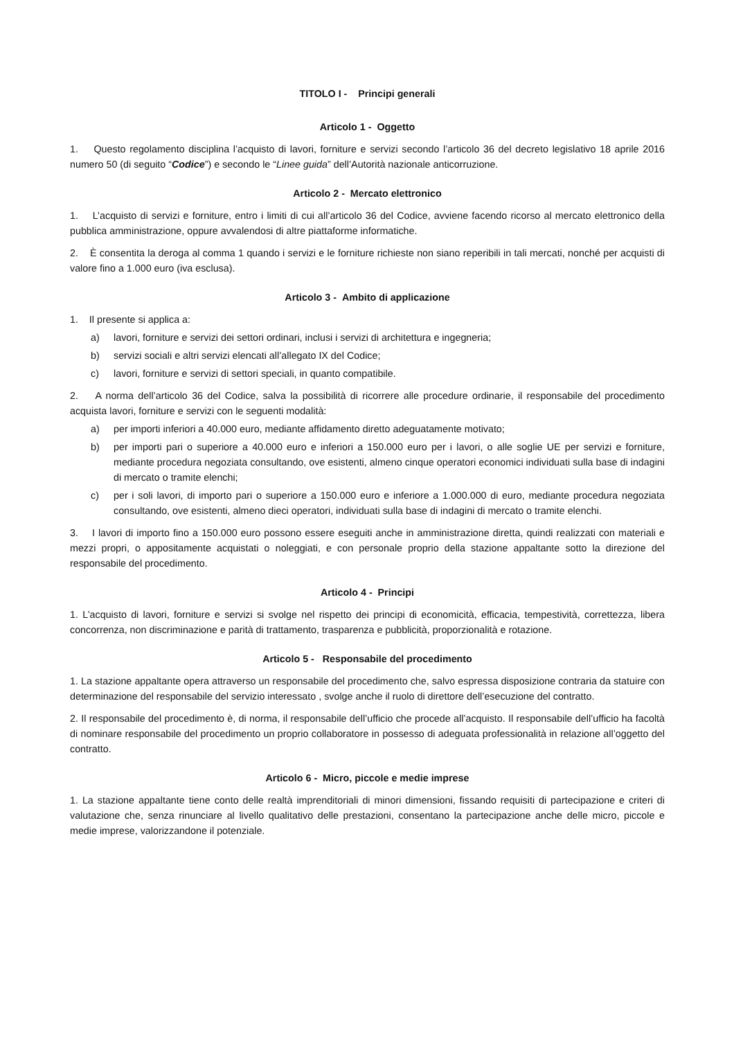TITOLO I - Principi generali
Articolo 1 - Oggetto
1. Questo regolamento disciplina l’acquisto di lavori, forniture e servizi secondo l’articolo 36 del decreto legislativo 18 aprile 2016 numero 50 (di seguito “Codice”) e secondo le “Linee guida” dell’Autorità nazionale anticorruzione.
Articolo 2 - Mercato elettronico
1. L’acquisto di servizi e forniture, entro i limiti di cui all’articolo 36 del Codice, avviene facendo ricorso al mercato elettronico della pubblica amministrazione, oppure avvalendosi di altre piattaforme informatiche.
2. È consentita la deroga al comma 1 quando i servizi e le forniture richieste non siano reperibili in tali mercati, nonché per acquisti di valore fino a 1.000 euro (iva esclusa).
Articolo 3 - Ambito di applicazione
1. Il presente si applica a:
a) lavori, forniture e servizi dei settori ordinari, inclusi i servizi di architettura e ingegneria;
b) servizi sociali e altri servizi elencati all’allegato IX del Codice;
c) lavori, forniture e servizi di settori speciali, in quanto compatibile.
2. A norma dell’articolo 36 del Codice, salva la possibilità di ricorrere alle procedure ordinarie, il responsabile del procedimento acquista lavori, forniture e servizi con le seguenti modalità:
a) per importi inferiori a 40.000 euro, mediante affidamento diretto adeguatamente motivato;
b) per importi pari o superiore a 40.000 euro e inferiori a 150.000 euro per i lavori, o alle soglie UE per servizi e forniture, mediante procedura negoziata consultando, ove esistenti, almeno cinque operatori economici individuati sulla base di indagini di mercato o tramite elenchi;
c) per i soli lavori, di importo pari o superiore a 150.000 euro e inferiore a 1.000.000 di euro, mediante procedura negoziata consultando, ove esistenti, almeno dieci operatori, individuati sulla base di indagini di mercato o tramite elenchi.
3. I lavori di importo fino a 150.000 euro possono essere eseguiti anche in amministrazione diretta, quindi realizzati con materiali e mezzi propri, o appositamente acquistati o noleggiati, e con personale proprio della stazione appaltante sotto la direzione del responsabile del procedimento.
Articolo 4 - Principi
1. L’acquisto di lavori, forniture e servizi si svolge nel rispetto dei principi di economicità, efficacia, tempestività, correttezza, libera concorrenza, non discriminazione e parità di trattamento, trasparenza e pubblicità, proporzionalità e rotazione.
Articolo 5 - Responsabile del procedimento
1. La stazione appaltante opera attraverso un responsabile del procedimento che, salvo espressa disposizione contraria da statuire con determinazione del responsabile del servizio interessato , svolge anche il ruolo di direttore dell’esecuzione del contratto.
2. Il responsabile del procedimento è, di norma, il responsabile dell’ufficio che procede all’acquisto. Il responsabile dell’ufficio ha facoltà di nominare responsabile del procedimento un proprio collaboratore in possesso di adeguata professionalità in relazione all’oggetto del contratto.
Articolo 6 - Micro, piccole e medie imprese
1. La stazione appaltante tiene conto delle realtà imprenditoriali di minori dimensioni, fissando requisiti di partecipazione e criteri di valutazione che, senza rinunciare al livello qualitativo delle prestazioni, consentano la partecipazione anche delle micro, piccole e medie imprese, valorizzandone il potenziale.